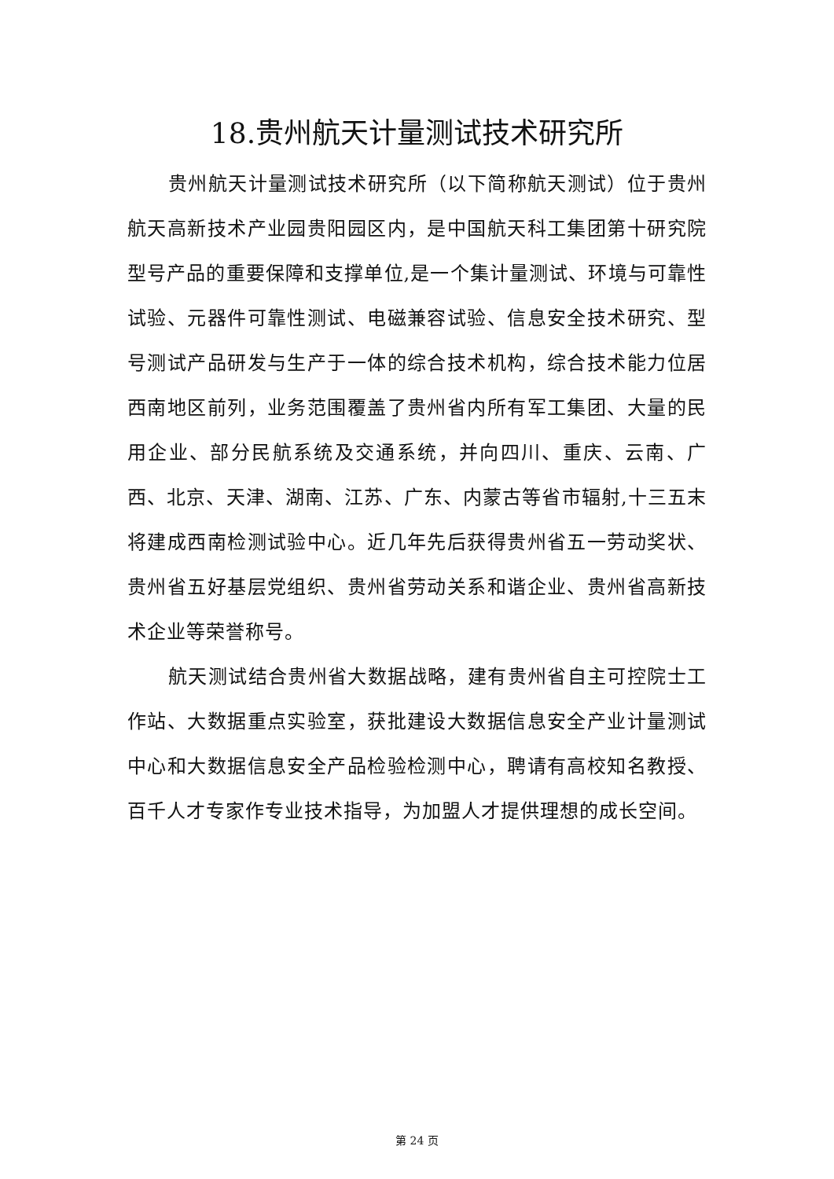18.贵州航天计量测试技术研究所
贵州航天计量测试技术研究所（以下简称航天测试）位于贵州航天高新技术产业园贵阳园区内，是中国航天科工集团第十研究院型号产品的重要保障和支撑单位,是一个集计量测试、环境与可靠性试验、元器件可靠性测试、电磁兼容试验、信息安全技术研究、型号测试产品研发与生产于一体的综合技术机构，综合技术能力位居西南地区前列，业务范围覆盖了贵州省内所有军工集团、大量的民用企业、部分民航系统及交通系统，并向四川、重庆、云南、广西、北京、天津、湖南、江苏、广东、内蒙古等省市辐射,十三五末将建成西南检测试验中心。近几年先后获得贵州省五一劳动奖状、贵州省五好基层党组织、贵州省劳动关系和谐企业、贵州省高新技术企业等荣誉称号。
航天测试结合贵州省大数据战略，建有贵州省自主可控院士工作站、大数据重点实验室，获批建设大数据信息安全产业计量测试中心和大数据信息安全产品检验检测中心，聘请有高校知名教授、百千人才专家作专业技术指导，为加盟人才提供理想的成长空间。
第 24 页